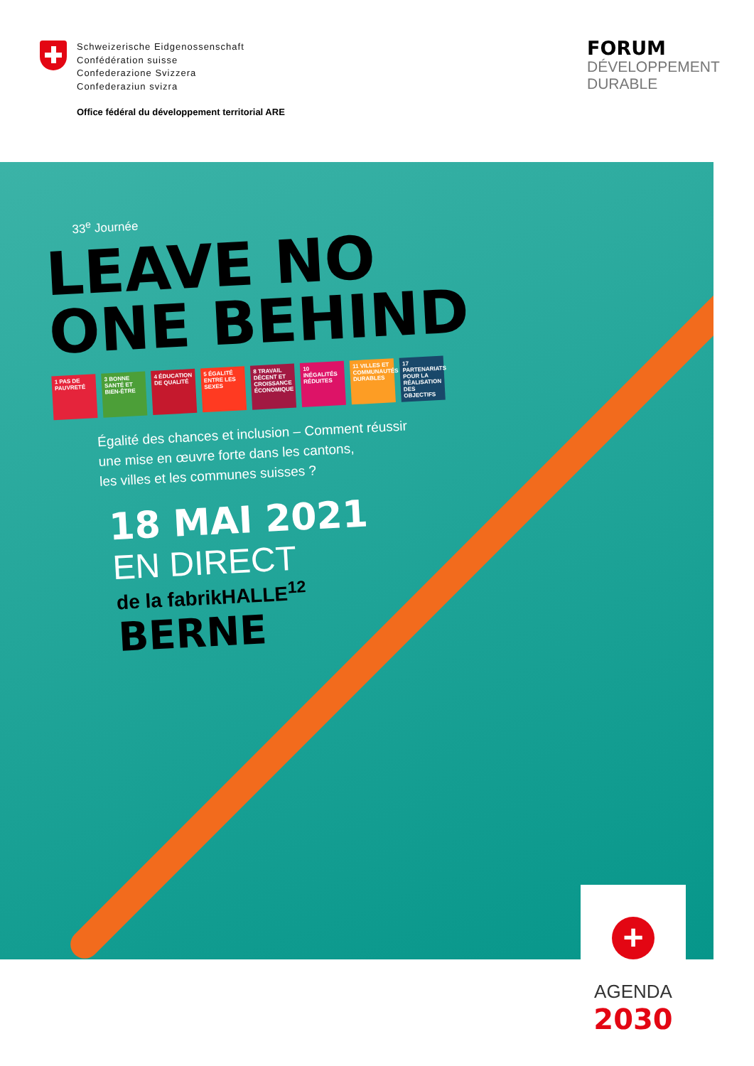Schweizerische Eidgenossenschaft
Confédération suisse
Confederazione Svizzera
Confederaziun svizra
Office fédéral du développement territorial ARE
FORUM
DÉVELOPPEMENT
DURABLE
33<sup>e</sup> Journée
LEAVE NO
ONE BEHIND
1 PAS DE PAUVRETÉ 3 BONNE SANTÉ ET BIEN-ÊTRE 4 ÉDUCATION DE QUALITÉ 5 ÉGALITÉ ENTRE LES SEXES 8 TRAVAIL DÉCENT ET CROISSANCE ÉCONOMIQUE 10 INÉGALITÉS RÉDUITES 11 VILLES ET COMMUNAUTÉS DURABLES 17 PARTENARIATS POUR LA RÉALISATION DES OBJECTIFS
Égalité des chances et inclusion – Comment réussir
une mise en œuvre forte dans les cantons,
les villes et les communes suisses ?
18 MAI 2021
EN DIRECT
de la fabrikHALLE<sup>12</sup>
BERNE
+
AGENDA
2030